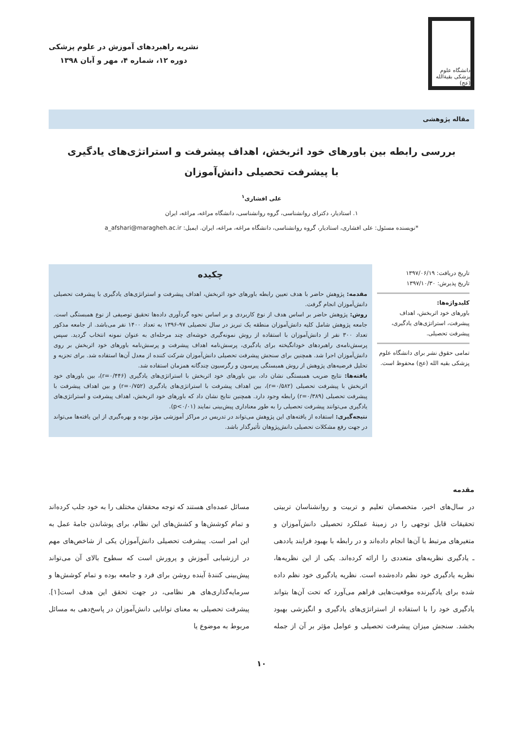دانشگاه علوم پزشکی بقیة‌الله (عج)
نشریه راهبردهای آموزش در علوم پزشکی
دوره ۱۲، شماره ۴، مهر و آبان ۱۳۹۸
مقاله پژوهشی
بررسی رابطه بین باورهای خود اثربخش، اهداف پیشرفت و استراتژی‌های یادگیری
با پیشرفت تحصیلی دانش‌آموزان
علی افشاری<sup>۱</sup>
۱. استادیار، دکترای روانشناسی، گروه روانشناسی، دانشگاه مراغه، مراغه، ایران
*نویسنده مسئول: علی افشاری، استادیار، گروه روانشناسی، دانشگاه مراغه، مراغه، ایران. ایمیل: a_afshari@maragheh.ac.ir
تاریخ دریافت: ۱۳۹۷/۰۶/۱۹
تاریخ پذیرش: ۱۳۹۷/۱۰/۳۰
کلیدواژه‌ها:
باورهای خود اثربخش، اهداف پیشرفت، استراتژی‌های یادگیری، پیشرفت تحصیلی.
تمامی حقوق نشر برای دانشگاه علوم پزشکی بقیه الله (عج) محفوظ است.
چکیده
مقدمه: پژوهش حاضر با هدف تعیین رابطه باورهای خود اثربخش، اهداف پیشرفت و استراتژی‌های یادگیری با پیشرفت تحصیلی دانش‌آموزان انجام گرفت.
روش: پژوهش حاضر بر اساس هدف از نوع کاربردی و بر اساس نحوه گردآوری داده‌ها تحقیق توصیفی از نوع همبستگی است. جامعه پژوهش شامل کلیه دانش‌آموزان منطقه یک تبریز در سال تحصیلی ۹۷-۱۳۹۶ به تعداد ۱۴۰۰ نفر می‌باشد. از جامعه مذکور تعداد ۳۰۰ نفر از دانش‌آموزان با استفاده از روش نمونه‌گیری خوشه‌ای چند مرحله‌ای به عنوان نمونه انتخاب گردید. سپس پرسش‌نامه‌ی راهبردهای خودانگیخته برای یادگیری، پرسش‌نامه اهداف پیشرفت و پرسش‌نامه باورهای خود اثربخش بر روی دانش‌آموزان اجرا شد. همچنین برای سنجش پیشرفت تحصیلی دانش‌آموزان شرکت کننده از معدل آن‌ها استفاده شد. برای تجزیه و تحلیل فرضیه‌های پژوهش از روش همبستگی پیرسون و رگرسیون چندگانه همزمان استفاده شد.
یافته‌ها: نتایج ضریب همبستگی نشان داد، بین باورهای خود اثربخش با استراتژی‌های یادگیری (r=۰/۴۴۶)، بین باورهای خود اثربخش با پیشرفت تحصیلی (r=۰/۵۸۲)، بین اهداف پیشرفت با استراتژی‌های یادگیری (r=۰/۷۵۲) و بین اهداف پیشرفت با پیشرفت تحصیلی (r=۰/۳۸۹) رابطه وجود دارد. همچنین نتایج نشان داد که باورهای خود اثربخش، اهداف پیشرفت و استراتژی‌های یادگیری می‌توانند پیشرفت تحصیلی را به طور معناداری پیش‌بینی نمایند (p<۰/۰۱).
نتیجه‌گیری: استفاده از یافته‌های این پژوهش می‌تواند در تدریس در مراکز آموزشی مؤثر بوده و بهره‌گیری از این یافته‌ها می‌تواند در جهت رفع مشکلات تحصیلی دانش‌پژوهان تأثیرگذار باشد.
مقدمه
در سال‌های اخیر، متخصصان تعلیم و تربیت و روانشناسان تربیتی تحقیقات قابل توجهی را در زمینهٔ عملکرد تحصیلی دانش‌آموزان و متغیرهای مرتبط با آن‌ها انجام داده‌اند و در رابطه با بهبود فرایند یاددهی ـ یادگیری نظریه‌های متعددی را ارائه کرده‌اند. یکی از این نظریه‌ها، نظریه یادگیری خود نظم داده‌شده است. نظریه یادگیری خود نظم داده شده برای یادگیرنده موقعیت‌هایی فراهم می‌آورد که تحت آن‌ها بتواند یادگیری خود را با استفاده از استراتژی‌های یادگیری و انگیزشی بهبود بخشد. سنجش میزان پیشرفت تحصیلی و عوامل مؤثر بر آن از جمله مسائل عمده‌ای هستند که توجه محققان مختلف را به خود جلب کرده‌اند و تمام کوشش‌ها و کشش‌های این نظام، برای پوشاندن جامهٔ عمل به این امر است. پیشرفت تحصیلی دانش‌آموزان یکی از شاخص‌های مهم در ارزشیابی آموزش و پرورش است که سطوح بالای آن می‌تواند پیش‌بینی کنندهٔ آینده روشن برای فرد و جامعه بوده و تمام کوشش‌ها و سرمایه‌گذاری‌های هر نظامی، در جهت تحقق این هدف است[۱]. پیشرفت تحصیلی به معنای توانایی دانش‌آموزان در پاسخ‌دهی به مسائل مربوط به موضوع یا
۱۰